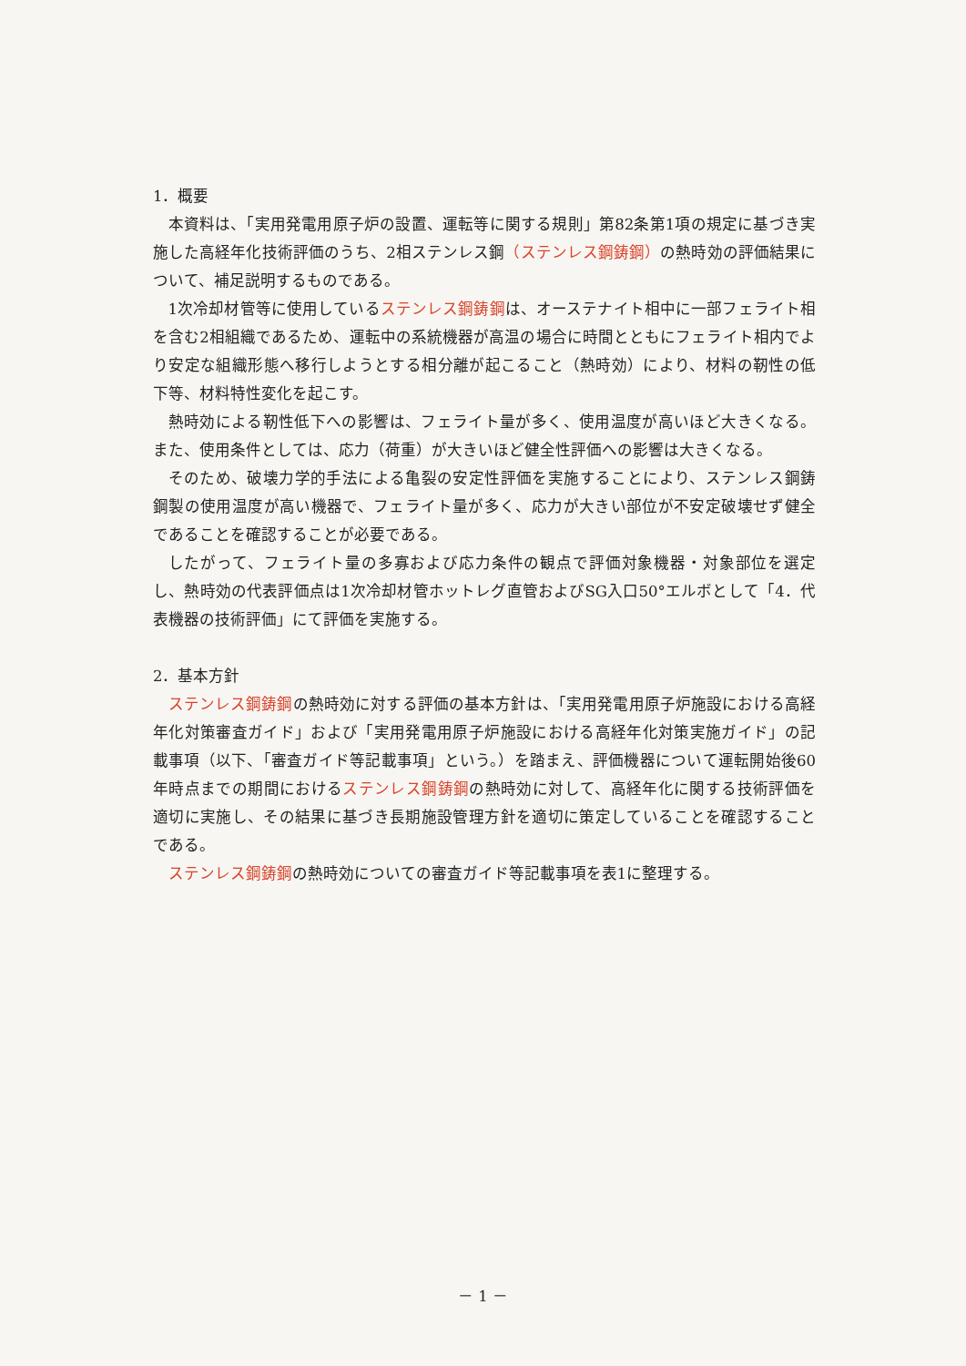1．概要
本資料は、「実用発電用原子炉の設置、運転等に関する規則」第82条第1項の規定に基づき実施した高経年化技術評価のうち、2相ステンレス鋼（ステンレス鋼鋳鋼）の熱時効の評価結果について、補足説明するものである。
1次冷却材管等に使用しているステンレス鋼鋳鋼は、オーステナイト相中に一部フェライト相を含む2相組織であるため、運転中の系統機器が高温の場合に時間とともにフェライト相内でより安定な組織形態へ移行しようとする相分離が起こること（熱時効）により、材料の靭性の低下等、材料特性変化を起こす。
熱時効による靭性低下への影響は、フェライト量が多く、使用温度が高いほど大きくなる。また、使用条件としては、応力（荷重）が大きいほど健全性評価への影響は大きくなる。
そのため、破壊力学的手法による亀裂の安定性評価を実施することにより、ステンレス鋼鋳鋼製の使用温度が高い機器で、フェライト量が多く、応力が大きい部位が不安定破壊せず健全であることを確認することが必要である。
したがって、フェライト量の多寡および応力条件の観点で評価対象機器・対象部位を選定し、熱時効の代表評価点は1次冷却材管ホットレグ直管およびSG入口50°エルボとして「4．代表機器の技術評価」にて評価を実施する。
2．基本方針
ステンレス鋼鋳鋼の熱時効に対する評価の基本方針は、「実用発電用原子炉施設における高経年化対策審査ガイド」および「実用発電用原子炉施設における高経年化対策実施ガイド」の記載事項（以下、「審査ガイド等記載事項」という。）を踏まえ、評価機器について運転開始後60年時点までの期間におけるステンレス鋼鋳鋼の熱時効に対して、高経年化に関する技術評価を適切に実施し、その結果に基づき長期施設管理方針を適切に策定していることを確認することである。
ステンレス鋼鋳鋼の熱時効についての審査ガイド等記載事項を表1に整理する。
－ 1 －